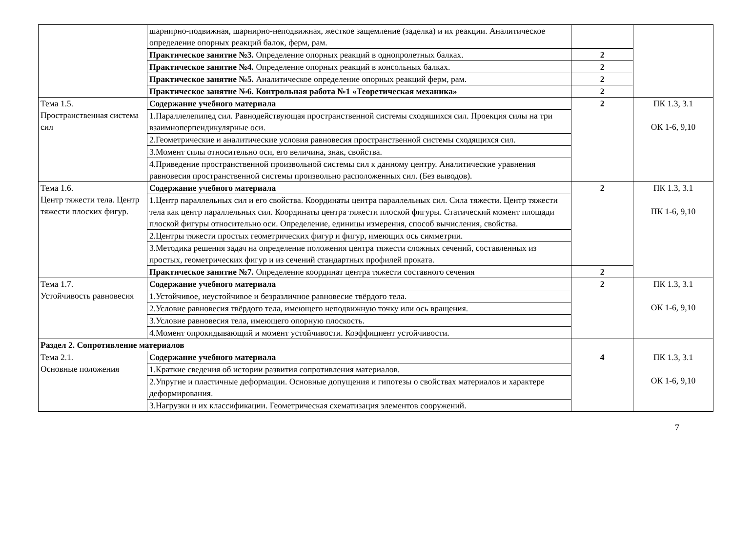| | шарнирно-подвижная, шарнирно-неподвижная, жесткое защемление (заделка) и их реакции. Аналитическое определение опорных реакций балок, ферм, рам. | | |
| | Практическое занятие №3. Определение опорных реакций в однопролетных балках. | 2 | |
| | Практическое занятие №4. Определение опорных реакций в консольных балках. | 2 | |
| | Практическое занятие №5. Аналитическое определение опорных реакций ферм, рам. | 2 | |
| | Практическое занятие №6. Контрольная работа №1 «Теоретическая механика» | 2 | |
| Тема 1.5. Пространственная система сил | Содержание учебного материала | 2 | ПК 1.3, 3.1 ОК 1-6, 9,10 |
| | 1.Параллелепипед сил. Равнодействующая пространственной системы сходящихся сил. Проекция силы на три взаимноперпендикулярные оси. | | |
| | 2.Геометрические и аналитические условия равновесия пространственной системы сходящихся сил. | | |
| | 3.Момент силы относительно оси, его величина, знак, свойства. | | |
| | 4.Приведение пространственной произвольной системы сил к данному центру. Аналитические уравнения равновесия пространственной системы произвольно расположенных сил. (Без выводов). | | |
| Тема 1.6. Центр тяжести тела. Центр тяжести плоских фигур. | Содержание учебного материала | 2 | ПК 1.3, 3.1 ПК 1-6, 9,10 |
| | 1.Центр параллельных сил и его свойства. Координаты центра параллельных сил. Сила тяжести. Центр тяжести тела как центр параллельных сил. Координаты центра тяжести плоской фигуры. Статический момент площади плоской фигуры относительно оси. Определение, единицы измерения, способ вычисления, свойства. | | |
| | 2.Центры тяжести простых геометрических фигур и фигур, имеющих ось симметрии. | | |
| | 3.Методика решения задач на определение положения центра тяжести сложных сечений, составленных из простых, геометрических фигур и из сечений стандартных профилей проката. | | |
| | Практическое занятие №7. Определение координат центра тяжести составного сечения | 2 | |
| Тема 1.7. Устойчивость равновесия | Содержание учебного материала | 2 | ПК 1.3, 3.1 ОК 1-6, 9,10 |
| | 1.Устойчивое, неустойчивое и безразличное равновесие твёрдого тела. | | |
| | 2.Условие равновесия твёрдого тела, имеющего неподвижную точку или ось вращения. | | |
| | 3.Условие равновесия тела, имеющего опорную плоскость. | | |
| | 4.Момент опрокидывающий и момент устойчивости. Коэффициент устойчивости. | | |
| Раздел 2. Сопротивление материалов | | | |
| Тема 2.1. Основные положения | Содержание учебного материала | 4 | ПК 1.3, 3.1 ОК 1-6, 9,10 |
| | 1.Краткие сведения об истории развития сопротивления материалов. | | |
| | 2.Упругие и пластичные деформации. Основные допущения и гипотезы о свойствах материалов и характере деформирования. | | |
| | 3.Нагрузки и их классификации. Геометрическая схематизация элементов сооружений. | | |
7